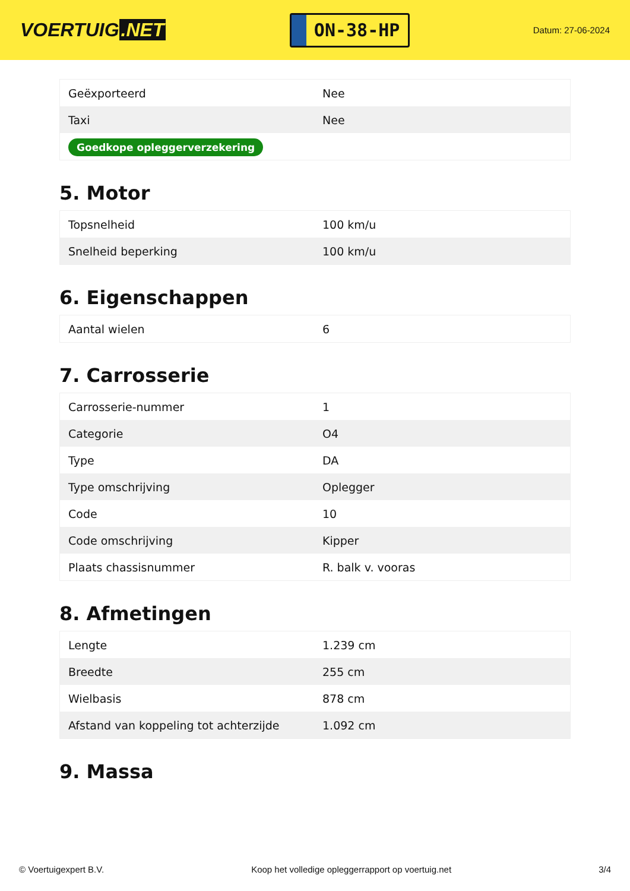VOERTUIG.NET
ON-38-HP
Datum: 27-06-2024
| Geëxporteerd | Nee |
| Taxi | Nee |
| Goedkope opleggerverzekering | |
5. Motor
| Topsnelheid | 100 km/u |
| Snelheid beperking | 100 km/u |
6. Eigenschappen
| Aantal wielen | 6 |
7. Carrosserie
| Carrosserie-nummer | 1 |
| Categorie | O4 |
| Type | DA |
| Type omschrijving | Oplegger |
| Code | 10 |
| Code omschrijving | Kipper |
| Plaats chassisnummer | R. balk v. vooras |
8. Afmetingen
| Lengte | 1.239 cm |
| Breedte | 255 cm |
| Wielbasis | 878 cm |
| Afstand van koppeling tot achterzijde | 1.092 cm |
9. Massa
© Voertuigexpert B.V. Koop het volledige opleggerrapport op voertuig.net 3/4